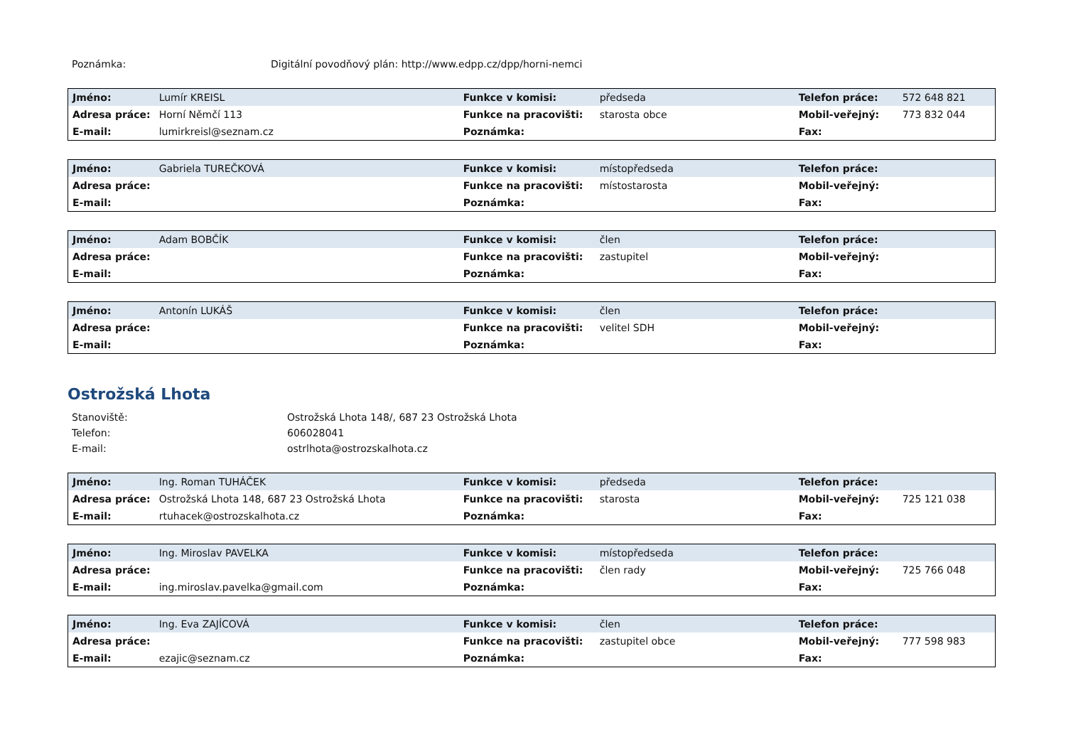Poznámka:
Digitální povodňový plán: http://www.edpp.cz/dpp/horni-nemci
| Jméno: | Lumír KREISL | Funkce v komisi: | předseda | Telefon práce: | 572 648 821 |
| Adresa práce: | Horní Němčí 113 | Funkce na pracovišti: | starosta obce | Mobil-veřejný: | 773 832 044 |
| E-mail: | lumirkreisl@seznam.cz | Poznámka: | | Fax: | |
| Jméno: | Gabriela TUREČKOVÁ | Funkce v komisi: | místopředseda | Telefon práce: | |
| Adresa práce: | | Funkce na pracovišti: | místostarosta | Mobil-veřejný: | |
| E-mail: | | Poznámka: | | Fax: | |
| Jméno: | Adam BOBČÍK | Funkce v komisi: | člen | Telefon práce: | |
| Adresa práce: | | Funkce na pracovišti: | zastupitel | Mobil-veřejný: | |
| E-mail: | | Poznámka: | | Fax: | |
| Jméno: | Antonín LUKÁŠ | Funkce v komisi: | člen | Telefon práce: | |
| Adresa práce: | | Funkce na pracovišti: | velitel SDH | Mobil-veřejný: | |
| E-mail: | | Poznámka: | | Fax: | |
Ostrožská Lhota
Stanoviště:
Ostrožská Lhota 148/, 687 23 Ostrožská Lhota
Telefon:
606028041
E-mail:
ostrlhota@ostrozskalhota.cz
| Jméno: | Ing. Roman TUHÁČEK | Funkce v komisi: | předseda | Telefon práce: | |
| Adresa práce: | Ostrožská Lhota 148, 687 23 Ostrožská Lhota | Funkce na pracovišti: | starosta | Mobil-veřejný: | 725 121 038 |
| E-mail: | rtuhacek@ostrozskalhota.cz | Poznámka: | | Fax: | |
| Jméno: | Ing. Miroslav PAVELKA | Funkce v komisi: | místopředseda | Telefon práce: | |
| Adresa práce: | | Funkce na pracovišti: | člen rady | Mobil-veřejný: | 725 766 048 |
| E-mail: | ing.miroslav.pavelka@gmail.com | Poznámka: | | Fax: | |
| Jméno: | Ing. Eva ZAJÍCOVÁ | Funkce v komisi: | člen | Telefon práce: | |
| Adresa práce: | | Funkce na pracovišti: | zastupitel obce | Mobil-veřejný: | 777 598 983 |
| E-mail: | ezajic@seznam.cz | Poznámka: | | Fax: | |